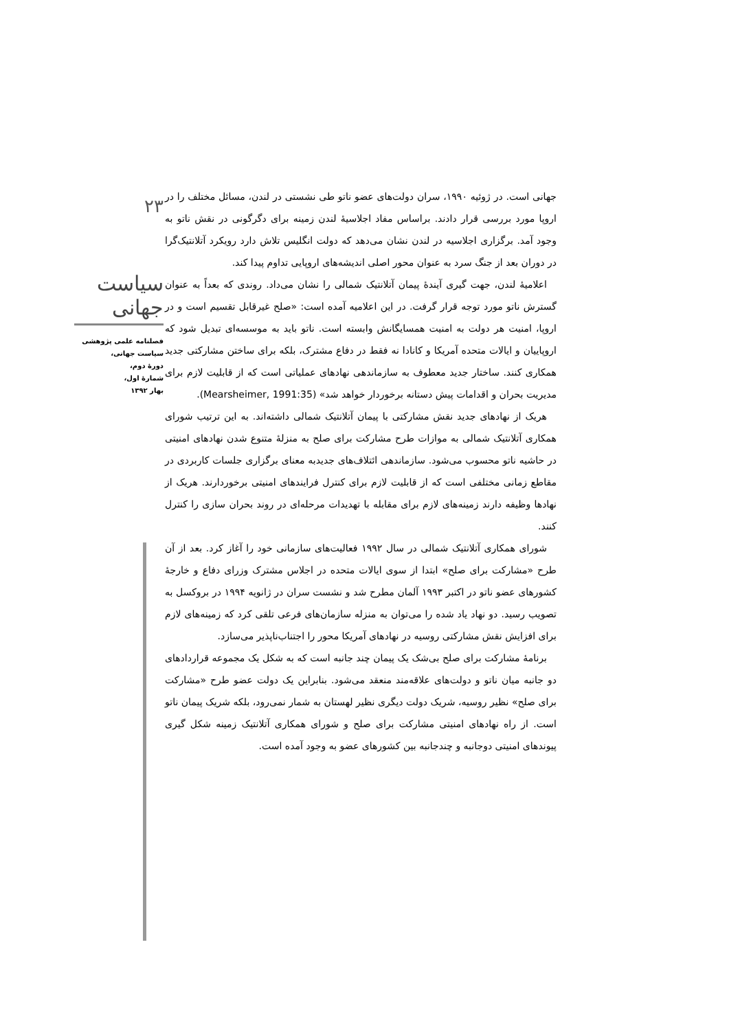۲۳
سیاست جهانی
فصلنامه علمی پژوهشی
سیاست جهانی،
دورۀ دوم،
شمارۀ اول،
بهار ۱۳۹۲
جهانی است. در ژوئیه ۱۹۹۰، سران دولت‌های عضو ناتو طی نشستی در لندن، مسائل مختلف را در اروپا مورد بررسی قرار دادند. براساس مفاد اجلاسیۀ لندن زمینه برای دگرگونی در نقش ناتو به وجود آمد. برگزاری اجلاسیه در لندن نشان می‌دهد که دولت انگلیس تلاش دارد رویکرد آتلانتیک‌گرا در دوران بعد از جنگ سرد به عنوان محور اصلی اندیشه‌های اروپایی تداوم پیدا کند.
اعلامیۀ لندن، جهت گیری آیندۀ پیمان آتلانتیک شمالی را نشان می‌داد. روندی که بعداً به عنوان گسترش ناتو مورد توجه قرار گرفت. در این اعلامیه آمده است: «صلح غیرقابل تقسیم است و در اروپا، امنیت هر دولت به امنیت همسایگانش وابسته است. ناتو باید به موسسه‌ای تبدیل شود که اروپاییان و ایالات متحده آمریکا و کانادا نه فقط در دفاع مشترک، بلکه برای ساختن مشارکتی جدید همکاری کنند. ساختار جدید معطوف به سازماندهی نهادهای عملیاتی است که از قابلیت لازم برای مدیریت بحران و اقدامات پیش دستانه برخوردار خواهد شد» (Mearsheimer, 1991:35).
هریک از نهادهای جدید نقش مشارکتی با پیمان آتلانتیک شمالی داشته‌اند. به این ترتیب شورای همکاری آتلانتیک شمالی به موازات طرح مشارکت برای صلح به منزلۀ متنوع شدن نهادهای امنیتی در حاشیه ناتو محسوب می‌شود. سازماندهی ائتلاف‌های جدیدبه معنای برگزاری جلسات کاربردی در مقاطع زمانی مختلفی است که از قابلیت لازم برای کنترل فرایندهای امنیتی برخوردارند. هریک از نهادها وظیفه دارند زمینه‌های لازم برای مقابله با تهدیدات مرحله‌ای در روند بحران سازی را کنترل کنند.
شورای همکاری آتلانتیک شمالی در سال ۱۹۹۲ فعالیت‌های سازمانی خود را آغاز کرد. بعد از آن طرح «مشارکت برای صلح» ابتدا از سوی ایالات متحده در اجلاس مشترک وزرای دفاع و خارجۀ کشورهای عضو ناتو در اکتبر ۱۹۹۳ آلمان مطرح شد و نشست سران در ژانویه ۱۹۹۴ در بروکسل به تصویب رسید. دو نهاد یاد شده را می‌توان به منزله سازمان‌های فرعی تلقی کرد که زمینه‌های لازم برای افزایش نقش مشارکتی روسیه در نهادهای آمریکا محور را اجتناب‌ناپذیر می‌سازد.
برنامۀ مشارکت برای صلح بی‌شک یک پیمان چند جانبه است که به شکل یک مجموعه قراردادهای دو جانبه میان ناتو و دولت‌های علاقه‌مند منعقد می‌شود. بنابراین یک دولت عضو طرح «مشارکت برای صلح» نظیر روسیه، شریک دولت دیگری نظیر لهستان به شمار نمی‌رود، بلکه شریک پیمان ناتو است. از راه نهادهای امنیتی مشارکت برای صلح و شورای همکاری آتلانتیک زمینه شکل گیری پیوندهای امنیتی دوجانبه و چندجانبه بین کشورهای عضو به وجود آمده است.